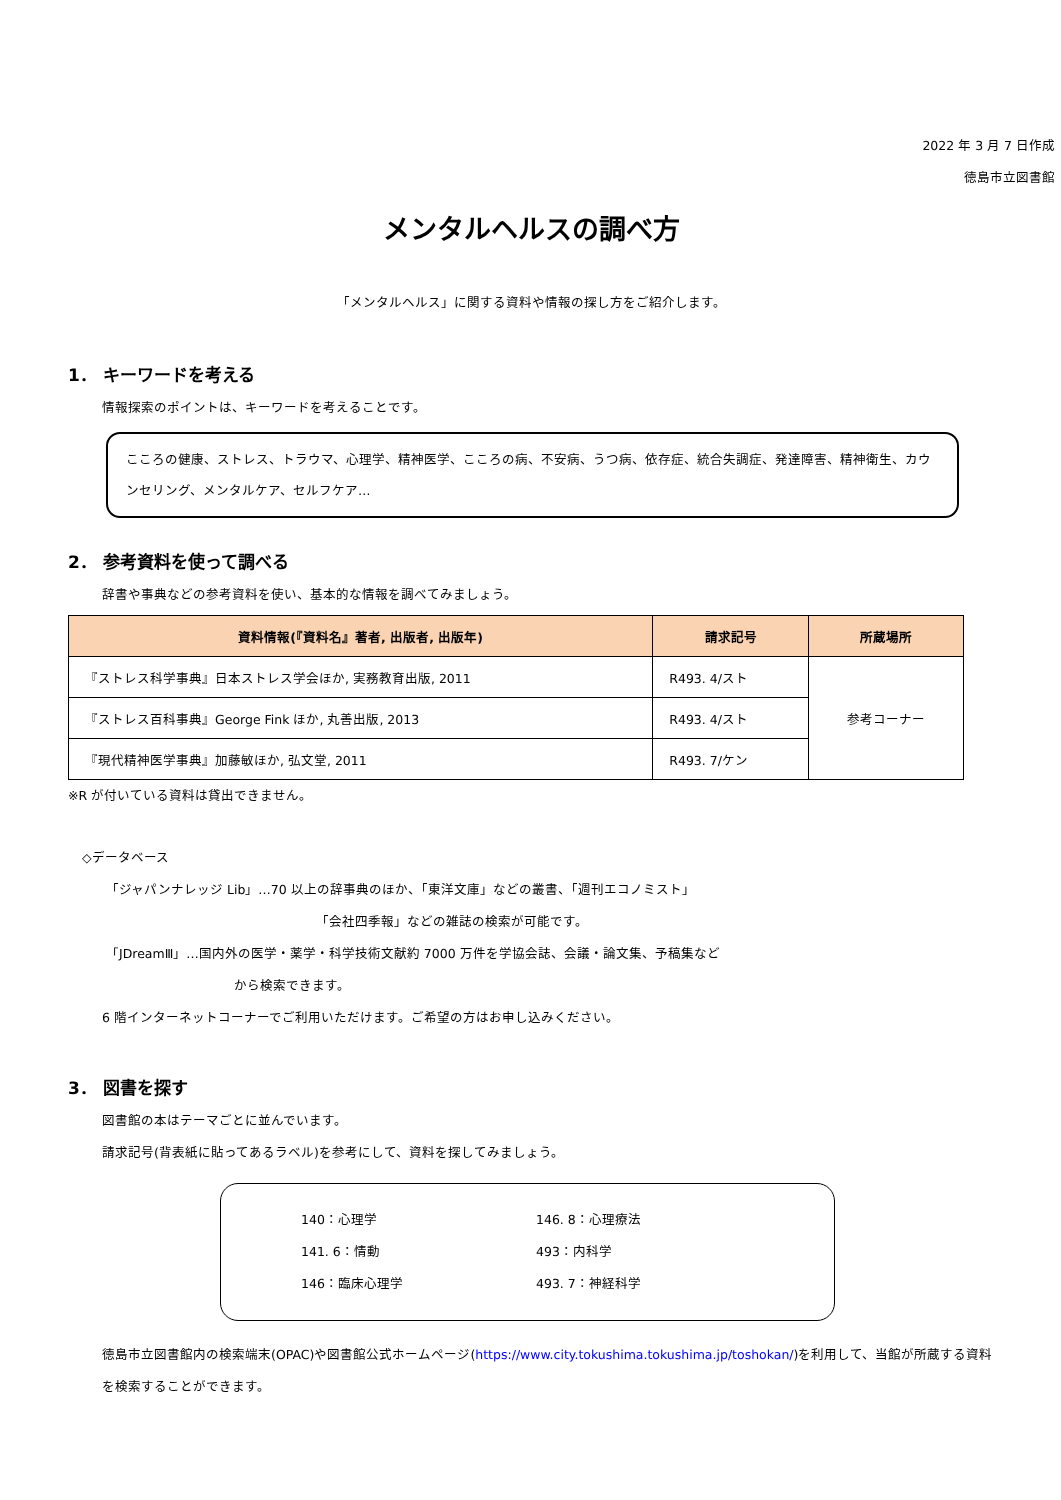2022 年 3 月 7 日作成
徳島市立図書館
メンタルヘルスの調べ方
「メンタルヘルス」に関する資料や情報の探し方をご紹介します。
1． キーワードを考える
情報探索のポイントは、キーワードを考えることです。
こころの健康、ストレス、トラウマ、心理学、精神医学、こころの病、不安病、うつ病、依存症、統合失調症、発達障害、精神衛生、カウンセリング、メンタルケア、セルフケア…
2． 参考資料を使って調べる
辞書や事典などの参考資料を使い、基本的な情報を調べてみましょう。
| 資料情報(『資料名』著者, 出版者, 出版年) | 請求記号 | 所蔵場所 |
| --- | --- | --- |
| 『ストレス科学事典』日本ストレス学会ほか, 実務教育出版, 2011 | R493. 4/スト | 参考コーナー |
| 『ストレス百科事典』George Fink ほか, 丸善出版, 2013 | R493. 4/スト | |
| 『現代精神医学事典』加藤敏ほか, 弘文堂, 2011 | R493. 7/ケン | |
※R が付いている資料は貸出できません。
◇データベース
「ジャパンナレッジ Lib」…70 以上の辞事典のほか、「東洋文庫」などの叢書、「週刊エコノミスト」
「会社四季報」などの雑誌の検索が可能です。
「JDreamⅢ」…国内外の医学・薬学・科学技術文献約 7000 万件を学協会誌、会議・論文集、予稿集など
から検索できます。
6 階インターネットコーナーでご利用いただけます。ご希望の方はお申し込みください。
3． 図書を探す
図書館の本はテーマごとに並んでいます。
請求記号(背表紙に貼ってあるラベル)を参考にして、資料を探してみましょう。
140：心理学 146. 8：心理療法 141. 6：情動 493：内科学 146：臨床心理学 493. 7：神経科学
徳島市立図書館内の検索端末(OPAC)や図書館公式ホームページ(https://www.city.tokushima.tokushima.jp/toshokan/)を利用して、当館が所蔵する資料を検索することができます。